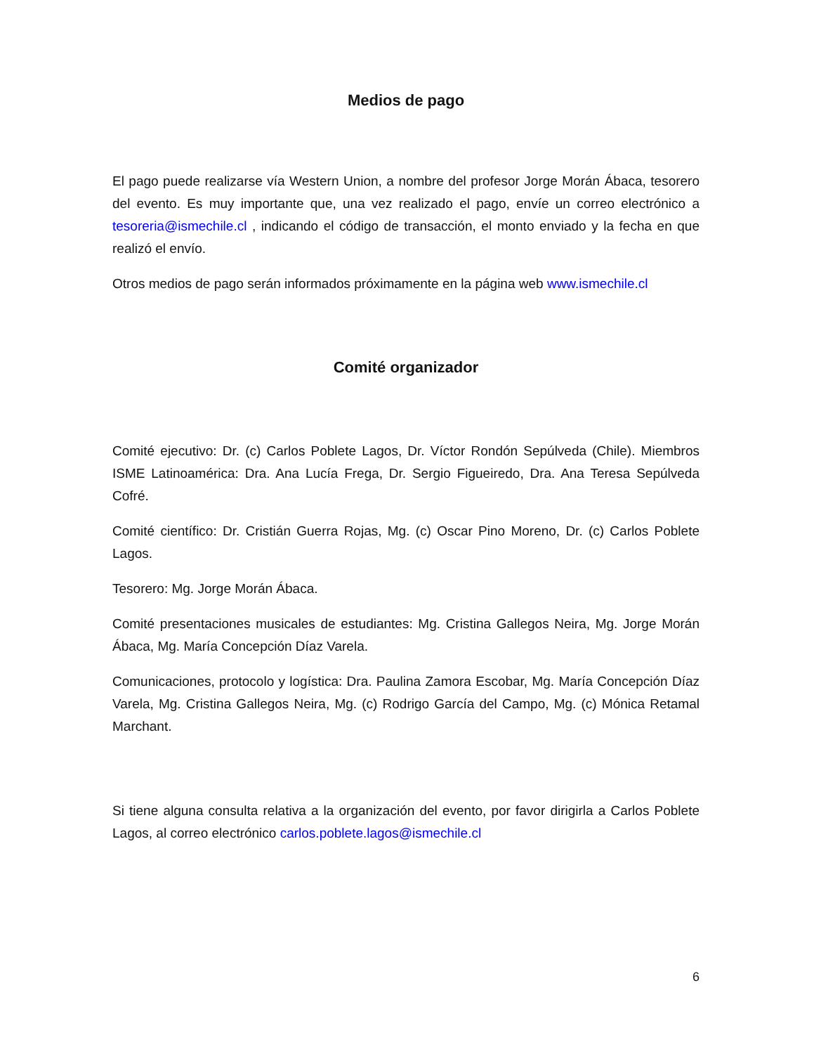Medios de pago
El pago puede realizarse vía Western Union, a nombre del profesor Jorge Morán Ábaca, tesorero del evento. Es muy importante que, una vez realizado el pago, envíe un correo electrónico a tesoreria@ismechile.cl , indicando el código de transacción, el monto enviado y la fecha en que realizó el envío.
Otros medios de pago serán informados próximamente en la página web www.ismechile.cl
Comité organizador
Comité ejecutivo: Dr. (c) Carlos Poblete Lagos, Dr. Víctor Rondón Sepúlveda (Chile). Miembros ISME Latinoamérica: Dra. Ana Lucía Frega, Dr. Sergio Figueiredo, Dra. Ana Teresa Sepúlveda Cofré.
Comité científico: Dr. Cristián Guerra Rojas, Mg. (c) Oscar Pino Moreno, Dr. (c) Carlos Poblete Lagos.
Tesorero: Mg. Jorge Morán Ábaca.
Comité presentaciones musicales de estudiantes: Mg. Cristina Gallegos Neira, Mg. Jorge Morán Ábaca, Mg. María Concepción Díaz Varela.
Comunicaciones, protocolo y logística: Dra. Paulina Zamora Escobar, Mg. María Concepción Díaz Varela, Mg. Cristina Gallegos Neira, Mg. (c) Rodrigo García del Campo, Mg. (c) Mónica Retamal Marchant.
Si tiene alguna consulta relativa a la organización del evento, por favor dirigirla a Carlos Poblete Lagos, al correo electrónico carlos.poblete.lagos@ismechile.cl
6